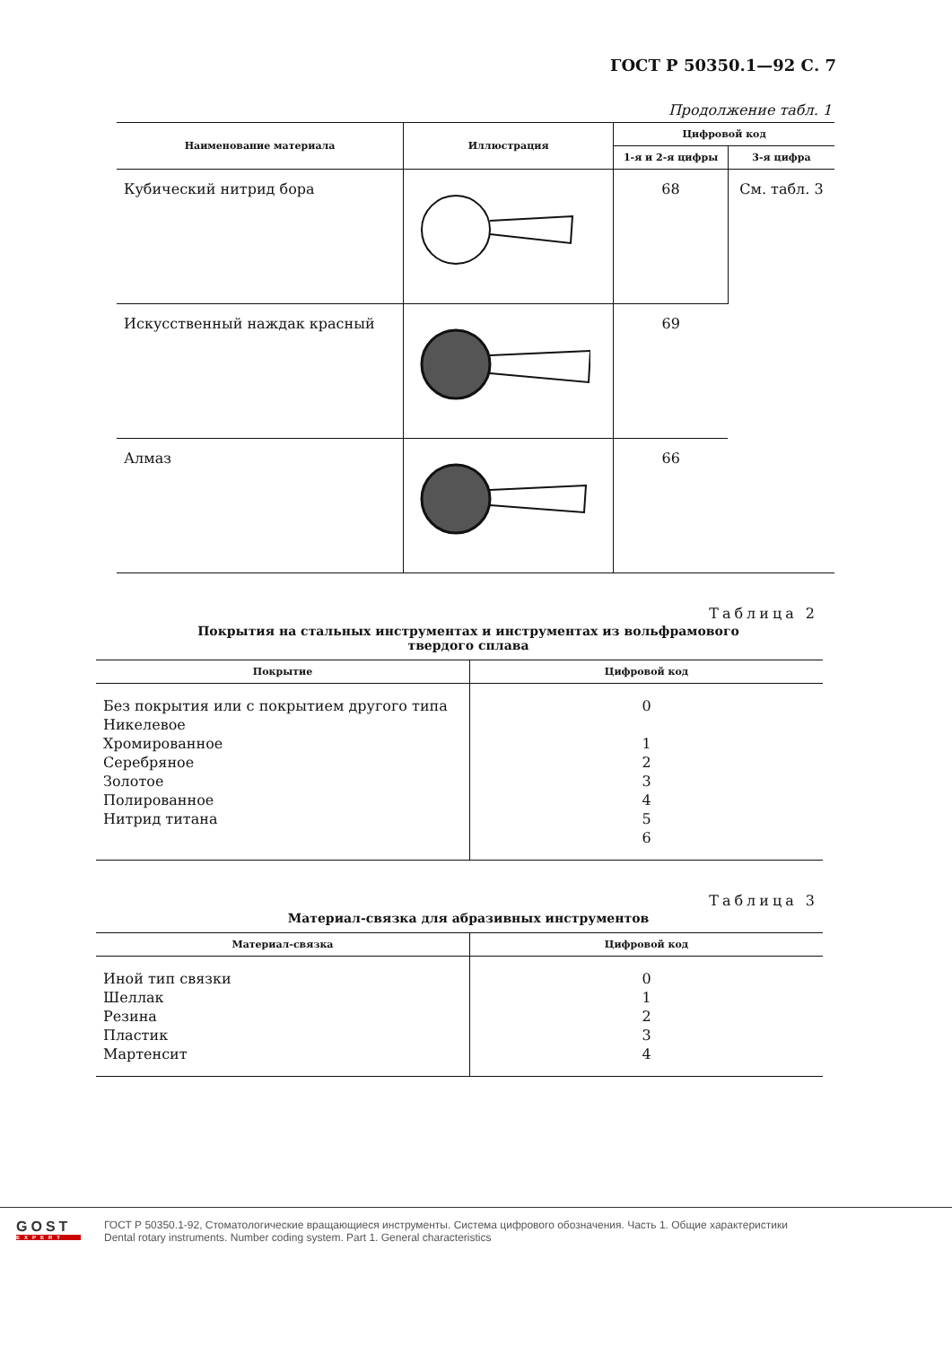ГОСТ Р 50350.1—92 С. 7
Продолжение табл. 1
| Наименование материала | Иллюстрация | Цифровой код | |
| --- | --- | --- | --- |
| | | 1-я и 2-я цифры | 3-я цифра |
| Кубический нитрид бора | | 68 | См. табл. 3 |
| Искусственный наждак красный | | 69 | |
| Алмаз | | 66 | |
Таблица 2
Покрытия на стальных инструментах и инструментах из вольфрамового
твердого сплава
| Покрытие | Цифровой код |
| --- | --- |
| Без покрытия или с покрытием другого типа Никелевое Хромированное Серебряное Золотое Полированное Нитрид титана | 0 1 2 3 4 5 6 |
Таблица 3
Материал-связка для абразивных инструментов
| Материал-связка | Цифровой код |
| --- | --- |
| Иной тип связки Шеллак Резина Пластик Мартенсит | 0 1 2 3 4 |
GOST
EXPERT
ГОСТ Р 50350.1-92, Стоматологические вращающиеся инструменты. Система цифрового обозначения. Часть 1. Общие характеристики
Dental rotary instruments. Number coding system. Part 1. General characteristics